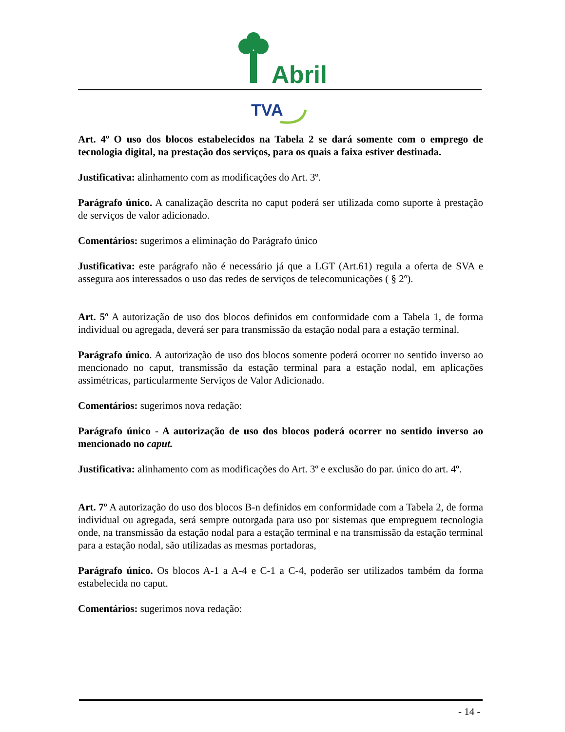Abril
TVA
Art. 4º O uso dos blocos estabelecidos na Tabela 2 se dará somente com o emprego de tecnologia digital, na prestação dos serviços, para os quais a faixa estiver destinada.
Justificativa: alinhamento com as modificações do Art. 3º.
Parágrafo único. A canalização descrita no caput poderá ser utilizada como suporte à prestação de serviços de valor adicionado.
Comentários: sugerimos a eliminação do Parágrafo único
Justificativa: este parágrafo não é necessário já que a LGT (Art.61) regula a oferta de SVA e assegura aos interessados o uso das redes de serviços de telecomunicações ( § 2º).
Art. 5º A autorização de uso dos blocos definidos em conformidade com a Tabela 1, de forma individual ou agregada, deverá ser para transmissão da estação nodal para a estação terminal.
Parágrafo único. A autorização de uso dos blocos somente poderá ocorrer no sentido inverso ao mencionado no caput, transmissão da estação terminal para a estação nodal, em aplicações assimétricas, particularmente Serviços de Valor Adicionado.
Comentários: sugerimos nova redação:
Parágrafo único - A autorização de uso dos blocos poderá ocorrer no sentido inverso ao mencionado no caput.
Justificativa: alinhamento com as modificações do Art. 3º e exclusão do par. único do art. 4º.
Art. 7º A autorização do uso dos blocos B-n definidos em conformidade com a Tabela 2, de forma individual ou agregada, será sempre outorgada para uso por sistemas que empreguem tecnologia onde, na transmissão da estação nodal para a estação terminal e na transmissão da estação terminal para a estação nodal, são utilizadas as mesmas portadoras,
Parágrafo único. Os blocos A-1 a A-4 e C-1 a C-4, poderão ser utilizados também da forma estabelecida no caput.
Comentários: sugerimos nova redação:
- 14 -